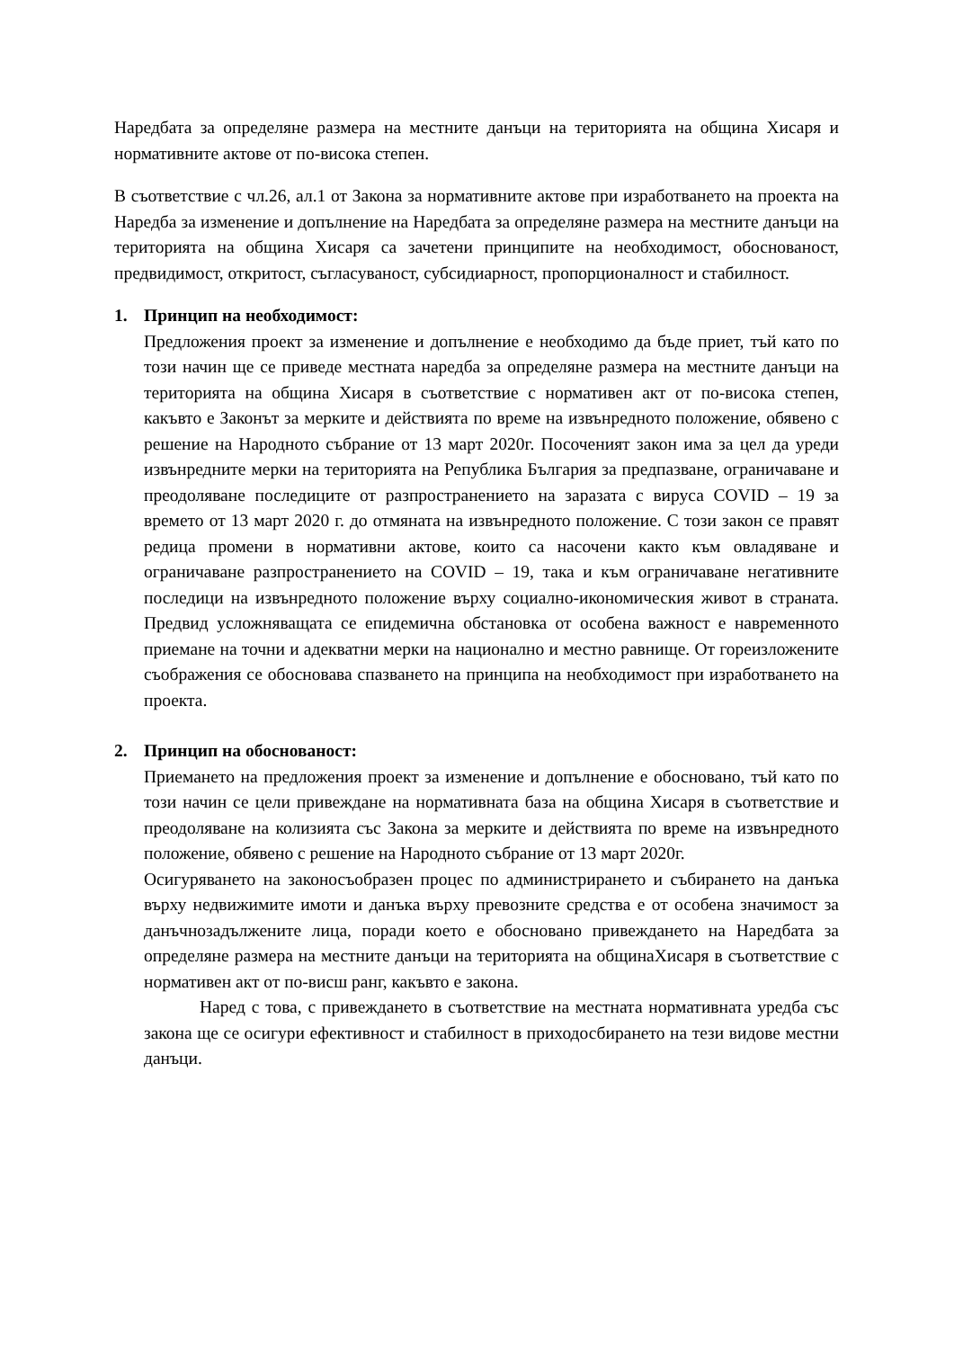Наредбата за определяне размера на местните данъци на територията на община Хисаря и нормативните актове от по-висока степен.
В съответствие с чл.26, ал.1 от Закона за нормативните актове при изработването на проекта на Наредба за изменение и допълнение на Наредбата за определяне размера на местните данъци на територията на община Хисаря са зачетени принципите на необходимост, обоснованост, предвидимост, откритост, съгласуваност, субсидиарност, пропорционалност и стабилност.
1. Принцип на необходимост:
Предложения проект за изменение и допълнение е необходимо да бъде приет, тъй като по този начин ще се приведе местната наредба за определяне размера на местните данъци на територията на община Хисаря в съответствие с нормативен акт от по-висока степен, какъвто е Законът за мерките и действията по време на извънредното положение, обявено с решение на Народното събрание от 13 март 2020г. Посоченият закон има за цел да уреди извънредните мерки на територията на Република България за предпазване, ограничаване и преодоляване последиците от разпространението на заразата с вируса COVID – 19 за времето от 13 март 2020 г. до отмяната на извънредното положение. С този закон се правят редица промени в нормативни актове, които са насочени както към овладяване и ограничаване разпространението на COVID – 19, така и към ограничаване негативните последици на извънредното положение върху социално-икономическия живот в страната. Предвид усложняващата се епидемична обстановка от особена важност е навременното приемане на точни и адекватни мерки на национално и местно равнище. От гореизложените съображения се обосновава спазването на принципа на необходимост при изработването на проекта.
2. Принцип на обоснованост:
Приемането на предложения проект за изменение и допълнение е обосновано, тъй като по този начин се цели привеждане на нормативната база на община Хисаря в съответствие и преодоляване на колизията със Закона за мерките и действията по време на извънредното положение, обявено с решение на Народното събрание от 13 март 2020г.
Осигуряването на законосъобразен процес по администрирането и събирането на данъка върху недвижимите имоти и данъка върху превозните средства е от особена значимост за данъчнозадължените лица, поради което е обосновано привеждането на Наредбата за определяне размера на местните данъци на територията на общинаХисаря в съответствие с нормативен акт от по-висш ранг, какъвто е закона.
Наред с това, с привеждането в съответствие на местната нормативната уредба със закона ще се осигури ефективност и стабилност в приходосбирането на тези видове местни данъци.